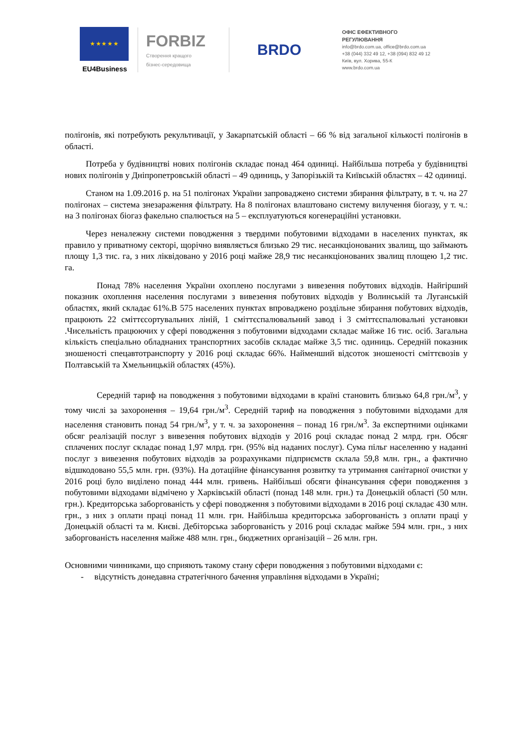★ ★ ★ ★ ★
EU4Business
FORBIZ
Створення кращого
бізнес-середовища
BRDO
ОФІС ЕФЕКТИВНОГО
РЕГУЛЮВАННЯ
info@brdo.com.ua, office@brdo.com.ua
+38 (044) 332 49 12, +38 (094) 832 49 12
Київ, вул. Хорива, 55-К
www.brdo.com.ua
полігонів, які потребують рекультивації, у Закарпатській області – 66 % від загальної кількості полігонів в області.
Потреба у будівництві нових полігонів складає понад 464 одиниці. Найбільша потреба у будівництві нових полігонів у Дніпропетровській області – 49 одиниць, у Запорізькій та Київській областях – 42 одиниці.
Станом на 1.09.2016 р. на 51 полігонах України запроваджено системи збирання фільтрату, в т. ч. на 27 полігонах – система знезараження фільтрату. На 8 полігонах влаштовано систему вилучення біогазу, у т. ч.: на 3 полігонах біогаз факельно спалюється на 5 – експлуатуються когенераційні установки.
Через неналежну системи поводження з твердими побутовими відходами в населених пунктах, як правило у приватному секторі, щорічно виявляється близько 29 тис. несанкціонованих звалищ, що займають площу 1,3 тис. га, з них ліквідовано у 2016 році майже 28,9 тис несанкціонованих звалищ площею 1,2 тис. га.
Понад 78% населення України охоплено послугами з вивезення побутових відходів. Найгірший показник охоплення населення послугами з вивезення побутових відходів у Волинській та Луганській областях, який складає 61%.В 575 населених пунктах впроваджено роздільне збирання побутових відходів, працюють 22 сміттєсортувальних ліній, 1 сміттєспалювальний завод і 3 сміттєспалювальні установки .Чисельність працюючих у сфері поводження з побутовими відходами складає майже 16 тис. осіб. Загальна кількість спеціально обладнаних транспортних засобів складає майже 3,5 тис. одиниць. Середній показник зношеності спецавтотранспорту у 2016 році складає 66%. Найменший відсоток зношеності сміттєвозів у Полтавській та Хмельницькій областях (45%).
Середній тариф на поводження з побутовими відходами в країні становить близько 64,8 грн./м<sup>3</sup>, у тому числі за захоронення – 19,64 грн./м<sup>3</sup>. Середній тариф на поводження з побутовими відходами для населення становить понад 54 грн./м<sup>3</sup>, у т. ч. за захоронення – понад 16 грн./м<sup>3</sup>. За експертними оцінками обсяг реалізацій послуг з вивезення побутових відходів у 2016 році складає понад 2 млрд. грн. Обсяг сплачених послуг складає понад 1,97 млрд. грн. (95% від наданих послуг). Сума пільг населенню у наданні послуг з вивезення побутових відходів за розрахунками підприємств склала 59,8 млн. грн., а фактично відшкодовано 55,5 млн. грн. (93%). На дотаційне фінансування розвитку та утримання санітарної очистки у 2016 році було виділено понад 444 млн. гривень. Найбільші обсяги фінансування сфери поводження з побутовими відходами відмічено у Харківській області (понад 148 млн. грн.) та Донецькій області (50 млн. грн.). Кредиторська заборгованість у сфері поводження з побутовими відходами в 2016 році складає 430 млн. грн., з них з оплати праці понад 11 млн. грн. Найбільша кредиторська заборгованість з оплати праці у Донецькій області та м. Києві. Дебіторська заборгованість у 2016 році складає майже 594 млн. грн., з них заборгованість населення майже 488 млн. грн., бюджетних організацій – 26 млн. грн.
Основними чинниками, що сприяють такому стану сфери поводження з побутовими відходами є:
- відсутність донедавна стратегічного бачення управління відходами в Україні;